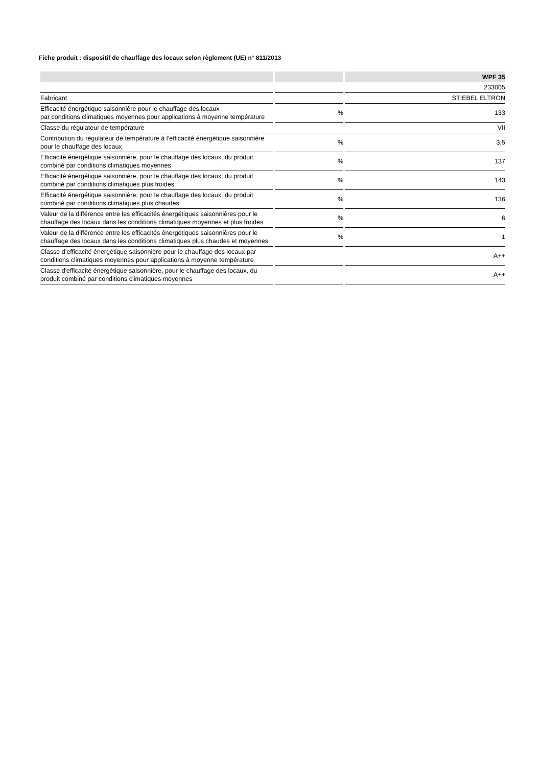Fiche produit : dispositif de chauffage des locaux selon règlement (UE) n° 811/2013
| | | WPF 35 |
| --- | --- | --- |
| | | 233005 |
| Fabricant | | STIEBEL ELTRON |
| Efficacité énergétique saisonnière pour le chauffage des locaux par conditions climatiques moyennes pour applications à moyenne température | % | 133 |
| Classe du régulateur de température | | VII |
| Contribution du régulateur de température à l’efficacité énergétique saisonnière pour le chauffage des locaux | % | 3,5 |
| Efficacité énergétique saisonnière, pour le chauffage des locaux, du produit combiné par conditions climatiques moyennes | % | 137 |
| Efficacité énergétique saisonnière, pour le chauffage des locaux, du produit combiné par conditions climatiques plus froides | % | 143 |
| Efficacité énergétique saisonnière, pour le chauffage des locaux, du produit combiné par conditions climatiques plus chaudes | % | 136 |
| Valeur de la différence entre les efficacités énergétiques saisonnières pour le chauffage des locaux dans les conditions climatiques moyennes et plus froides | % | 6 |
| Valeur de la différence entre les efficacités énergétiques saisonnières pour le chauffage des locaux dans les conditions climatiques plus chaudes et moyennes | % | 1 |
| Classe d’efficacité énergétique saisonnière pour le chauffage des locaux par conditions climatiques moyennes pour applications à moyenne température | | A++ |
| Classe d'efficacité énergétique saisonnière, pour le chauffage des locaux, du produit combiné par conditions climatiques moyennes | | A++ |